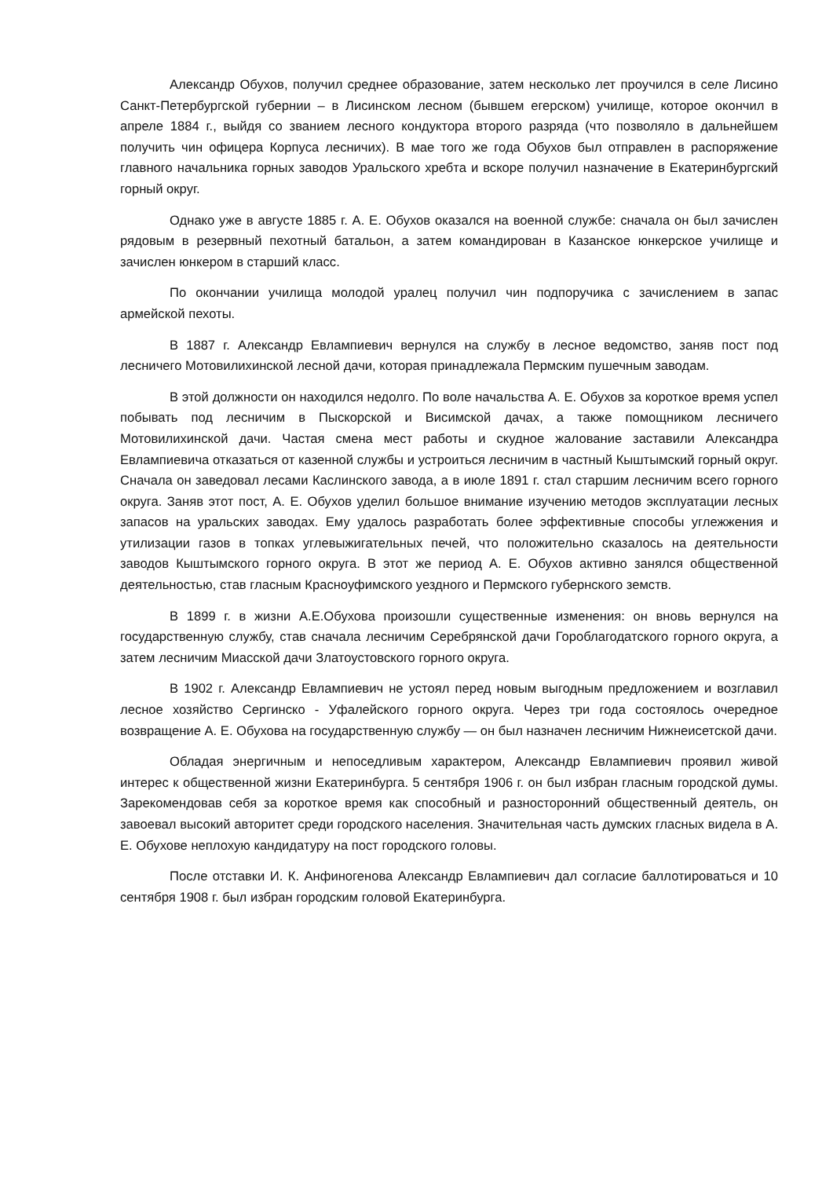Александр Обухов, получил среднее образование, затем несколько лет проучился в селе Лисино Санкт-Петербургской губернии – в Лисинском лесном (бывшем егерском) училище, которое окончил в апреле 1884 г., выйдя со званием лесного кондуктора второго разряда (что позволяло в дальнейшем получить чин офицера Корпуса лесничих). В мае того же года Обухов был отправлен в распоряжение главного начальника горных заводов Уральского хребта и вскоре получил назначение в Екатеринбургский горный округ.
Однако уже в августе 1885 г. А. Е. Обухов оказался на военной службе: сначала он был зачислен рядовым в резервный пехотный батальон, а затем командирован в Казанское юнкерское училище и зачислен юнкером в старший класс.
По окончании училища молодой уралец получил чин подпоручика с зачислением в запас армейской пехоты.
В 1887 г. Александр Евлампиевич вернулся на службу в лесное ведомство, заняв пост под лесничего Мотовилихинской лесной дачи, которая принадлежала Пермским пушечным заводам.
В этой должности он находился недолго. По воле начальства А. Е. Обухов за короткое время успел побывать под лесничим в Пыскорской и Висимской дачах, а также помощником лесничего Мотовилихинской дачи. Частая смена мест работы и скудное жалование заставили Александра Евлампиевича отказаться от казенной службы и устроиться лесничим в частный Кыштымский горный округ. Сначала он заведовал лесами Каслинского завода, а в июле 1891 г. стал старшим лесничим всего горного округа. Заняв этот пост, А. Е. Обухов уделил большое внимание изучению методов эксплуатации лесных запасов на уральских заводах. Ему удалось разработать более эффективные способы углежжения и утилизации газов в топках углевыжигательных печей, что положительно сказалось на деятельности заводов Кыштымского горного округа. В этот же период А. Е. Обухов активно занялся общественной деятельностью, став гласным Красноуфимского уездного и Пермского губернского земств.
В 1899 г. в жизни А.Е.Обухова произошли существенные изменения: он вновь вернулся на государственную службу, став сначала лесничим Серебрянской дачи Гороблагодатского горного округа, а затем лесничим Миасской дачи Златоустовского горного округа.
В 1902 г. Александр Евлампиевич не устоял перед новым выгодным предложением и возглавил лесное хозяйство Сергинско - Уфалейского горного округа. Через три года состоялось очередное возвращение А. Е. Обухова на государственную службу — он был назначен лесничим Нижнеисетской дачи.
Обладая энергичным и непоседливым характером, Александр Евлампиевич проявил живой интерес к общественной жизни Екатеринбурга. 5 сентября 1906 г. он был избран гласным городской думы. Зарекомендовав себя за короткое время как способный и разносторонний общественный деятель, он завоевал высокий авторитет среди городского населения. Значительная часть думских гласных видела в А. Е. Обухове неплохую кандидатуру на пост городского головы.
После отставки И. К. Анфиногенова Александр Евлампиевич дал согласие баллотироваться и 10 сентября 1908 г. был избран городским головой Екатеринбурга.